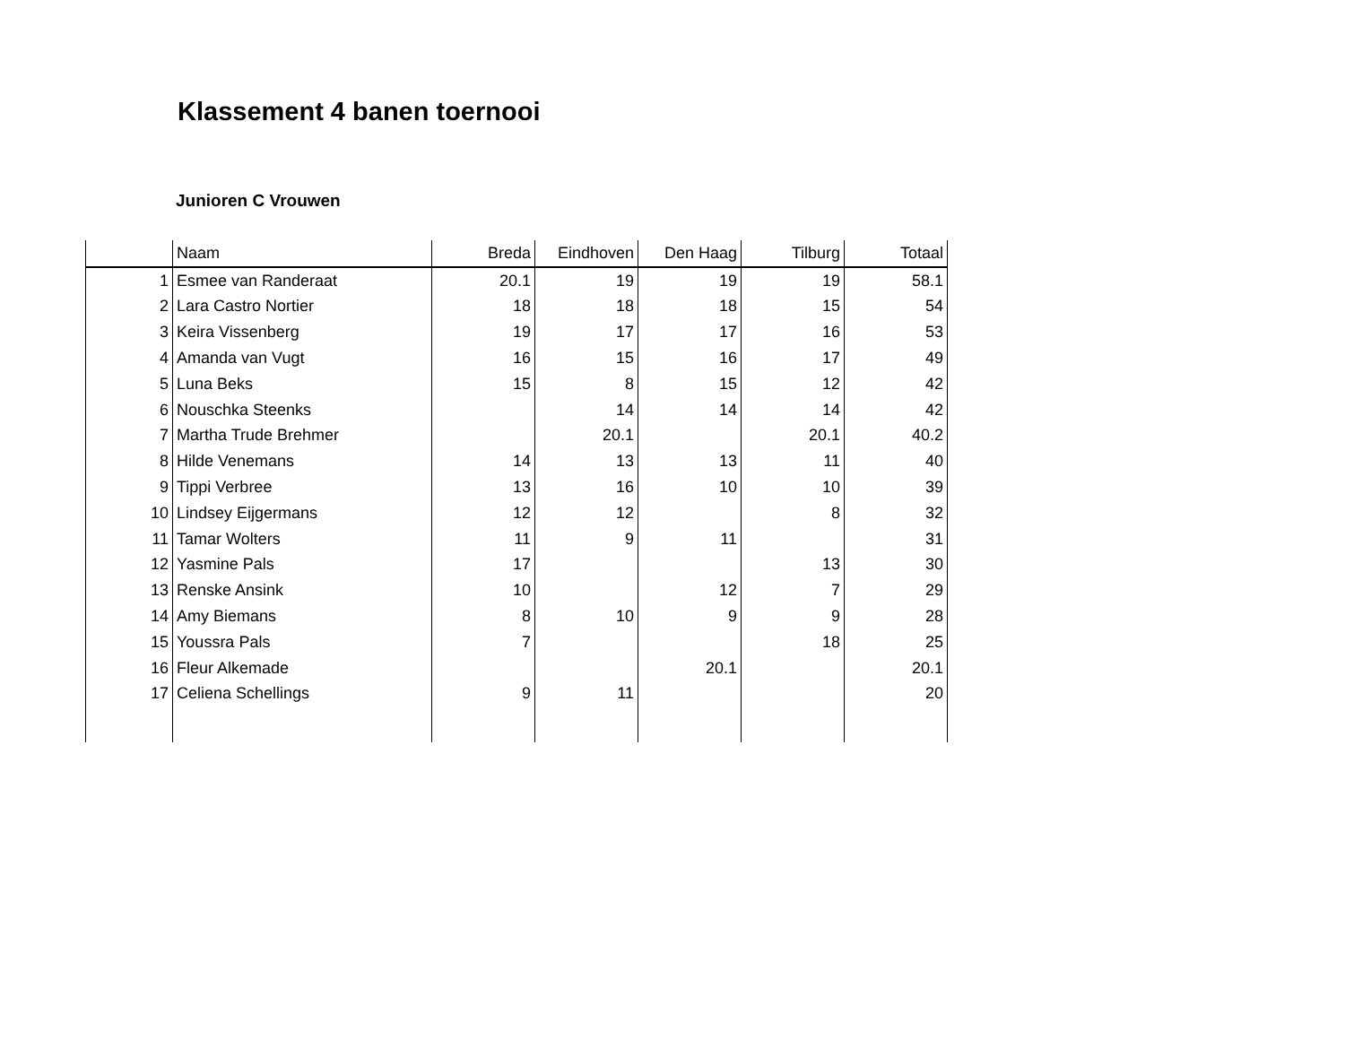Klassement 4 banen toernooi
Junioren C Vrouwen
| | Naam | Breda | Eindhoven | Den Haag | Tilburg | Totaal |
| --- | --- | --- | --- | --- | --- | --- |
| 1 | Esmee van Randeraat | 20.1 | 19 | 19 | 19 | 58.1 |
| 2 | Lara Castro Nortier | 18 | 18 | 18 | 15 | 54 |
| 3 | Keira Vissenberg | 19 | 17 | 17 | 16 | 53 |
| 4 | Amanda van Vugt | 16 | 15 | 16 | 17 | 49 |
| 5 | Luna Beks | 15 | 8 | 15 | 12 | 42 |
| 6 | Nouschka Steenks | | 14 | 14 | 14 | 42 |
| 7 | Martha Trude Brehmer | | 20.1 | | 20.1 | 40.2 |
| 8 | Hilde Venemans | 14 | 13 | 13 | 11 | 40 |
| 9 | Tippi Verbree | 13 | 16 | 10 | 10 | 39 |
| 10 | Lindsey Eijgermans | 12 | 12 | | 8 | 32 |
| 11 | Tamar Wolters | 11 | 9 | 11 | | 31 |
| 12 | Yasmine Pals | 17 | | | 13 | 30 |
| 13 | Renske Ansink | 10 | | 12 | 7 | 29 |
| 14 | Amy Biemans | 8 | 10 | 9 | 9 | 28 |
| 15 | Youssra Pals | 7 | | | 18 | 25 |
| 16 | Fleur Alkemade | | | 20.1 | | 20.1 |
| 17 | Celiena Schellings | 9 | 11 | | | 20 |